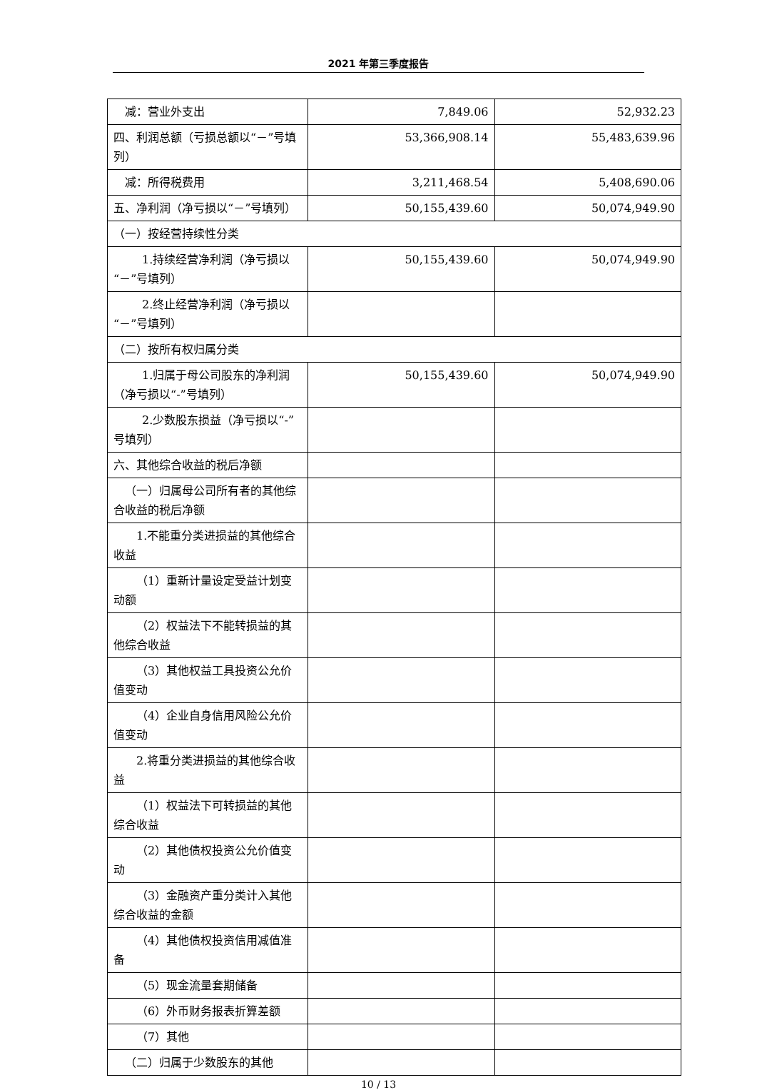2021 年第三季度报告
| 减：营业外支出 | 7,849.06 | 52,932.23 |
| 四、利润总额（亏损总额以“－”号填列） | 53,366,908.14 | 55,483,639.96 |
| 减：所得税费用 | 3,211,468.54 | 5,408,690.06 |
| 五、净利润（净亏损以“－”号填列） | 50,155,439.60 | 50,074,949.90 |
| （一）按经营持续性分类 | | |
| 1.持续经营净利润（净亏损以“－”号填列） | 50,155,439.60 | 50,074,949.90 |
| 2.终止经营净利润（净亏损以“－”号填列） | | |
| （二）按所有权归属分类 | | |
| 1.归属于母公司股东的净利润（净亏损以“-”号填列） | 50,155,439.60 | 50,074,949.90 |
| 2.少数股东损益（净亏损以“-”号填列） | | |
| 六、其他综合收益的税后净额 | | |
| （一）归属母公司所有者的其他综合收益的税后净额 | | |
| 1.不能重分类进损益的其他综合收益 | | |
| （1）重新计量设定受益计划变动额 | | |
| （2）权益法下不能转损益的其他综合收益 | | |
| （3）其他权益工具投资公允价值变动 | | |
| （4）企业自身信用风险公允价值变动 | | |
| 2.将重分类进损益的其他综合收益 | | |
| （1）权益法下可转损益的其他综合收益 | | |
| （2）其他债权投资公允价值变动 | | |
| （3）金融资产重分类计入其他综合收益的金额 | | |
| （4）其他债权投资信用减值准备 | | |
| （5）现金流量套期储备 | | |
| （6）外币财务报表折算差额 | | |
| （7）其他 | | |
| （二）归属于少数股东的其他 | | |
10 / 13